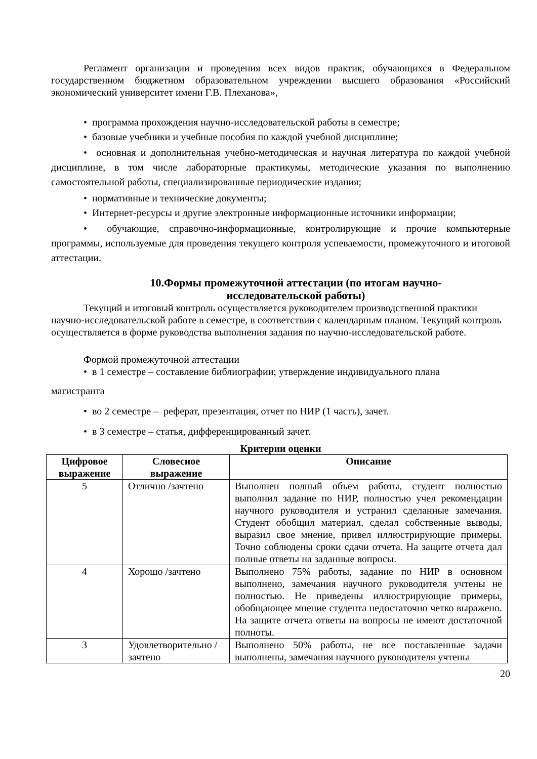Регламент организации и проведения всех видов практик, обучающихся в Федеральном государственном бюджетном образовательном учреждении высшего образования «Российский экономический университет имени Г.В. Плеханова»,
• программа прохождения научно-исследовательской работы в семестре;
• базовые учебники и учебные пособия по каждой учебной дисциплине;
• основная и дополнительная учебно-методическая и научная литература по каждой учебной дисциплине, в том числе лабораторные практикумы, методические указания по выполнению самостоятельной работы, специализированные периодические издания;
• нормативные и технические документы;
• Интернет-ресурсы и другие электронные информационные источники информации;
• обучающие, справочно-информационные, контролирующие и прочие компьютерные программы, используемые для проведения текущего контроля успеваемости, промежуточного и итоговой аттестации.
10.Формы промежуточной аттестации (по итогам научно-
исследовательской работы)
Текущий и итоговый контроль осуществляется руководителем производственной практики научно-исследовательской работе в семестре, в соответствии с календарным планом. Текущий контроль осуществляется в форме руководства выполнения задания по научно-исследовательской работе.
Формой промежуточной аттестации
• в 1 семестре – составление библиографии; утверждение индивидуального плана
магистранта
• во 2 семестре – реферат, презентация, отчет по НИР (1 часть), зачет.
• в 3 семестре – статья, дифференцированный зачет.
Критерии оценки
| Цифровое выражение | Словесное выражение | Описание |
| --- | --- | --- |
| 5 | Отлично /зачтено | Выполнен полный объем работы, студент полностью выполнил задание по НИР, полностью учел рекомендации научного руководителя и устранил сделанные замечания. Студент обобщил материал, сделал собственные выводы, выразил свое мнение, привел иллюстрирующие примеры. Точно соблюдены сроки сдачи отчета. На защите отчета дал полные ответы на заданные вопросы. |
| 4 | Хорошо /зачтено | Выполнено 75% работы, задание по НИР в основном выполнено, замечания научного руководителя учтены не полностью. Не приведены иллюстрирующие примеры, обобщающее мнение студента недостаточно четко выражено. На защите отчета ответы на вопросы не имеют достаточной полноты. |
| 3 | Удовлетворительно /зачтено | Выполнено 50% работы, не все поставленные задачи выполнены, замечания научного руководителя учтены |
20